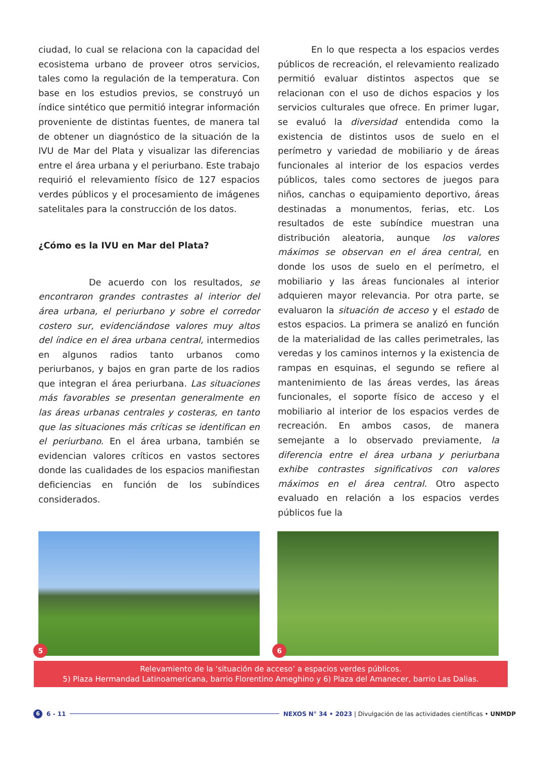ciudad, lo cual se relaciona con la capacidad del ecosistema urbano de proveer otros servicios, tales como la regulación de la temperatura. Con base en los estudios previos, se construyó un índice sintético que permitió integrar información proveniente de distintas fuentes, de manera tal de obtener un diagnóstico de la situación de la IVU de Mar del Plata y visualizar las diferencias entre el área urbana y el periurbano. Este trabajo requirió el relevamiento físico de 127 espacios verdes públicos y el procesamiento de imágenes satelitales para la construcción de los datos.
¿Cómo es la IVU en Mar del Plata?
De acuerdo con los resultados, se encontraron grandes contrastes al interior del área urbana, el periurbano y sobre el corredor costero sur, evidenciándose valores muy altos del índice en el área urbana central, intermedios en algunos radios tanto urbanos como periurbanos, y bajos en gran parte de los radios que integran el área periurbana. Las situaciones más favorables se presentan generalmente en las áreas urbanas centrales y costeras, en tanto que las situaciones más críticas se identifican en el periurbano. En el área urbana, también se evidencian valores críticos en vastos sectores donde las cualidades de los espacios manifiestan deficiencias en función de los subíndices considerados.
En lo que respecta a los espacios verdes públicos de recreación, el relevamiento realizado permitió evaluar distintos aspectos que se relacionan con el uso de dichos espacios y los servicios culturales que ofrece. En primer lugar, se evaluó la diversidad entendida como la existencia de distintos usos de suelo en el perímetro y variedad de mobiliario y de áreas funcionales al interior de los espacios verdes públicos, tales como sectores de juegos para niños, canchas o equipamiento deportivo, áreas destinadas a monumentos, ferias, etc. Los resultados de este subíndice muestran una distribución aleatoria, aunque los valores máximos se observan en el área central, en donde los usos de suelo en el perímetro, el mobiliario y las áreas funcionales al interior adquieren mayor relevancia. Por otra parte, se evaluaron la situación de acceso y el estado de estos espacios. La primera se analizó en función de la materialidad de las calles perimetrales, las veredas y los caminos internos y la existencia de rampas en esquinas, el segundo se refiere al mantenimiento de las áreas verdes, las áreas funcionales, el soporte físico de acceso y el mobiliario al interior de los espacios verdes de recreación. En ambos casos, de manera semejante a lo observado previamente, la diferencia entre el área urbana y periurbana exhibe contrastes significativos con valores máximos en el área central. Otro aspecto evaluado en relación a los espacios verdes públicos fue la
5
6
Relevamiento de la ‘situación de acceso’ a espacios verdes públicos.
5) Plaza Hermandad Latinoamericana, barrio Florentino Ameghino y 6) Plaza del Amanecer, barrio Las Dalias.
6 6 - 11 NEXOS N° 34 • 2023 | Divulgación de las actividades científicas • UNMDP